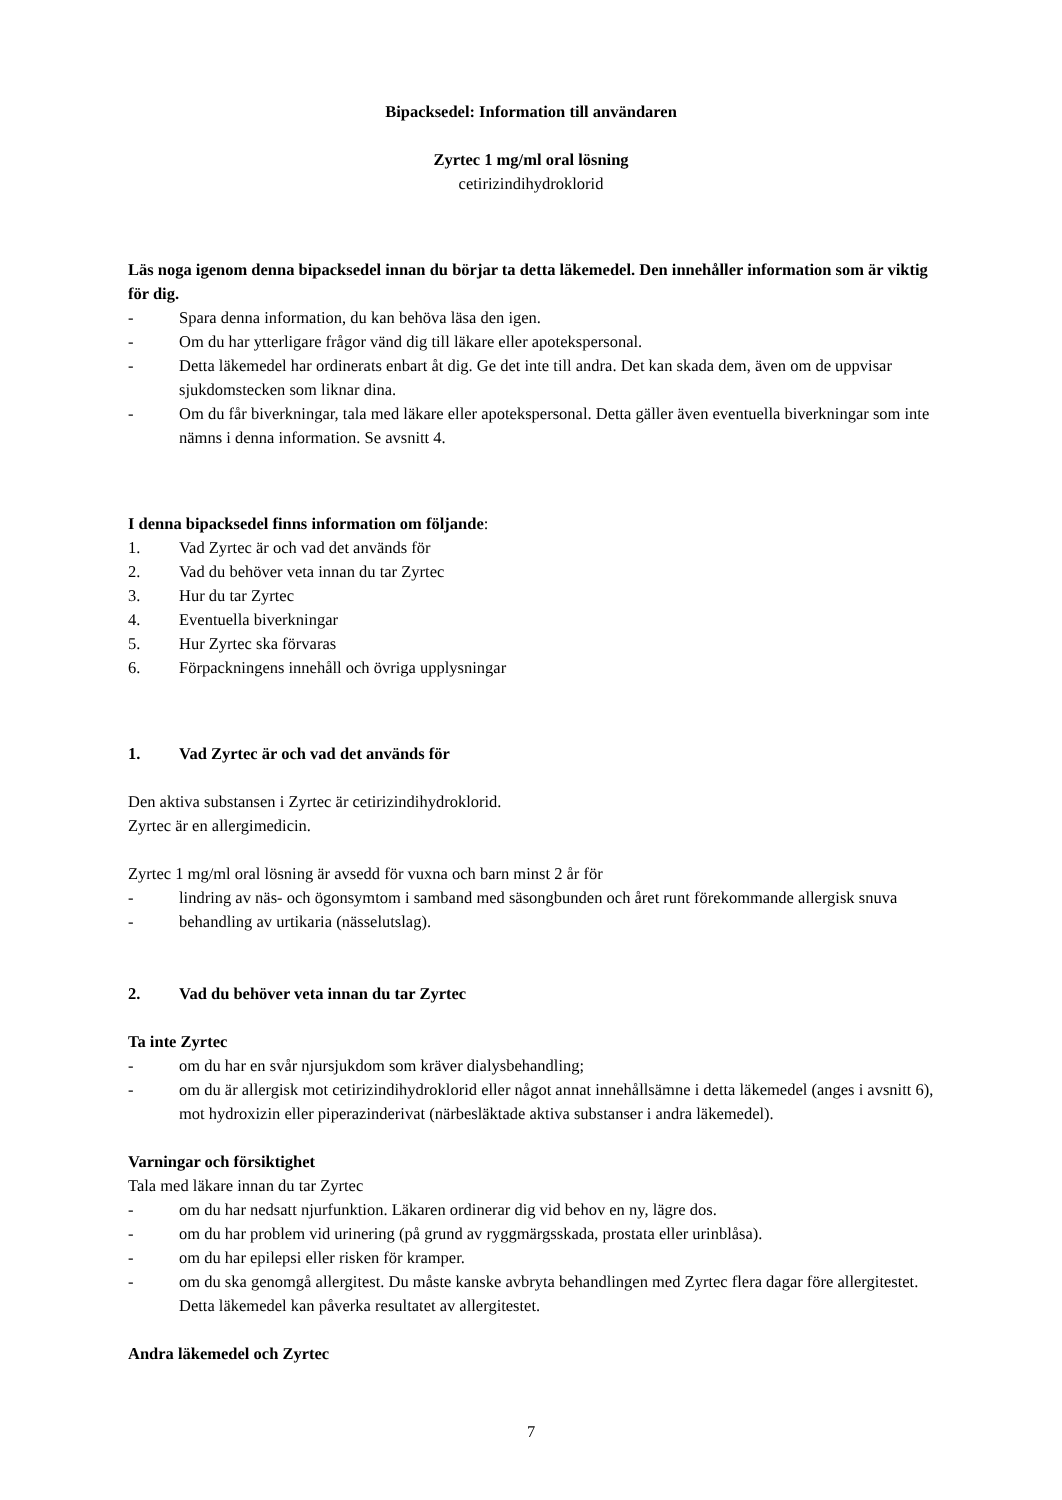Bipacksedel: Information till användaren
Zyrtec 1 mg/ml oral lösning
cetirizindihydroklorid
Läs noga igenom denna bipacksedel innan du börjar ta detta läkemedel. Den innehåller information som är viktig för dig.
- Spara denna information, du kan behöva läsa den igen.
- Om du har ytterligare frågor vänd dig till läkare eller apotekspersonal.
- Detta läkemedel har ordinerats enbart åt dig. Ge det inte till andra. Det kan skada dem, även om de uppvisar sjukdomstecken som liknar dina.
- Om du får biverkningar, tala med läkare eller apotekspersonal. Detta gäller även eventuella biverkningar som inte nämns i denna information. Se avsnitt 4.
I denna bipacksedel finns information om följande:
1. Vad Zyrtec är och vad det används för
2. Vad du behöver veta innan du tar Zyrtec
3. Hur du tar Zyrtec
4. Eventuella biverkningar
5. Hur Zyrtec ska förvaras
6. Förpackningens innehåll och övriga upplysningar
1. Vad Zyrtec är och vad det används för
Den aktiva substansen i Zyrtec är cetirizindihydroklorid.
Zyrtec är en allergimedicin.
Zyrtec 1 mg/ml oral lösning är avsedd för vuxna och barn minst 2 år för
- lindring av näs- och ögonsymtom i samband med säsongbunden och året runt förekommande allergisk snuva
- behandling av urtikaria (nässelutslag).
2. Vad du behöver veta innan du tar Zyrtec
Ta inte Zyrtec
- om du har en svår njursjukdom som kräver dialysbehandling;
- om du är allergisk mot cetirizindihydroklorid eller något annat innehållsämne i detta läkemedel (anges i avsnitt 6), mot hydroxizin eller piperazinderivat (närbesläktade aktiva substanser i andra läkemedel).
Varningar och försiktighet
Tala med läkare innan du tar Zyrtec
- om du har nedsatt njurfunktion. Läkaren ordinerar dig vid behov en ny, lägre dos.
- om du har problem vid urinering (på grund av ryggmärgsskada, prostata eller urinblåsa).
- om du har epilepsi eller risken för kramper.
- om du ska genomgå allergitest. Du måste kanske avbryta behandlingen med Zyrtec flera dagar före allergitestet. Detta läkemedel kan påverka resultatet av allergitestet.
Andra läkemedel och Zyrtec
7